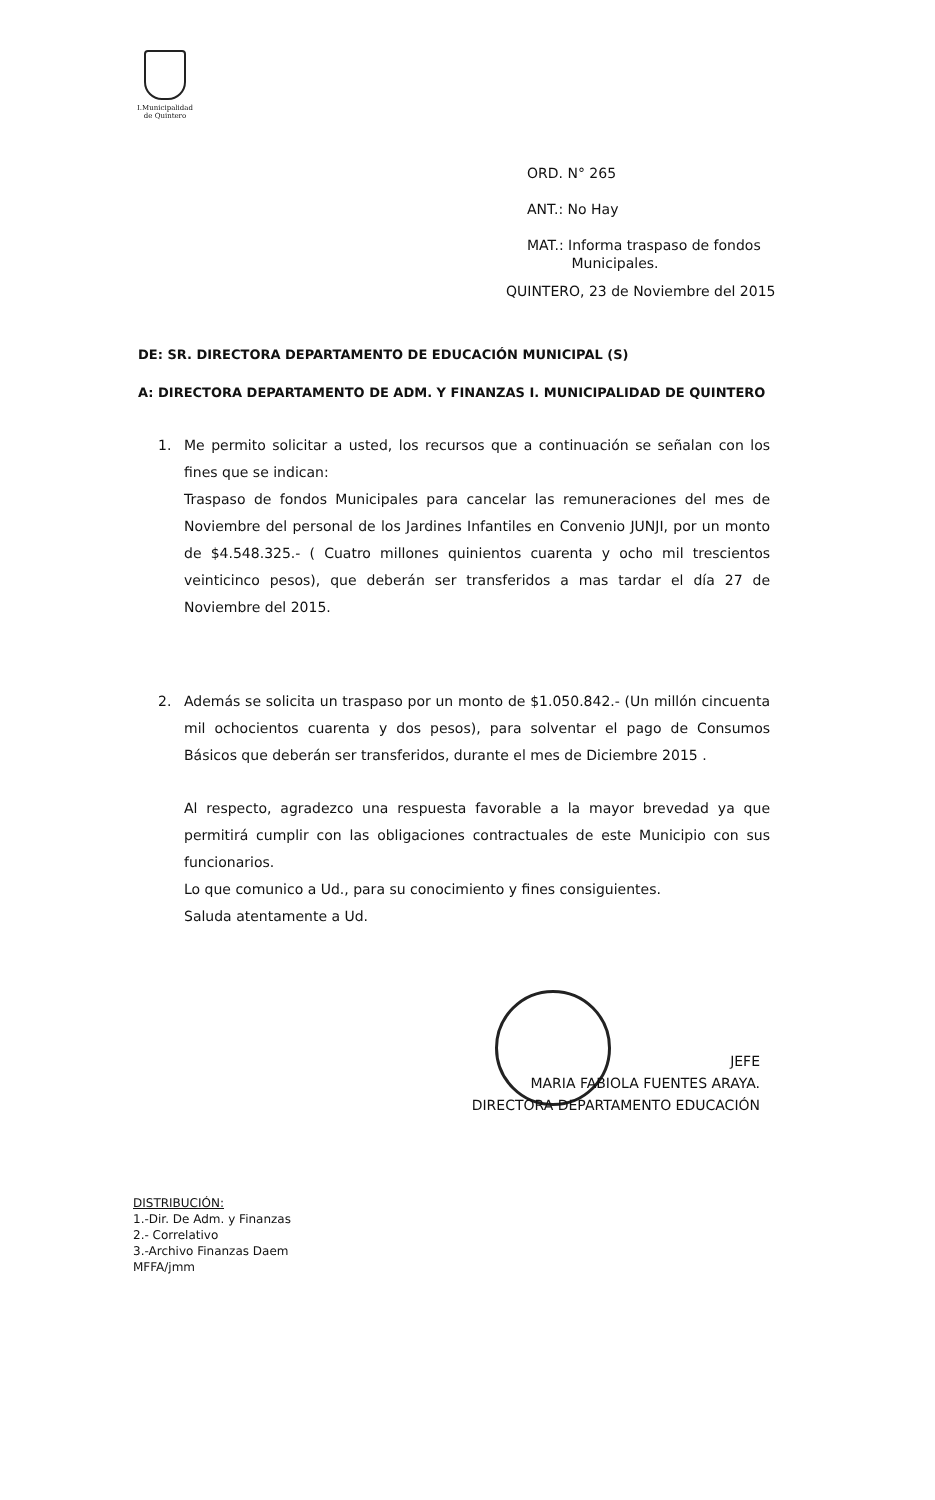I.Municipalidad
de Quintero
ORD. N° 265
ANT.: No Hay
MAT.: Informa traspaso de fondos
Municipales.
QUINTERO, 23 de Noviembre del 2015
DE: SR. DIRECTORA DEPARTAMENTO DE EDUCACIÓN MUNICIPAL (S)
A: DIRECTORA DEPARTAMENTO DE ADM. Y FINANZAS I. MUNICIPALIDAD DE QUINTERO
1. Me permito solicitar a usted, los recursos que a continuación se señalan con los fines que se indican:
Traspaso de fondos Municipales para cancelar las remuneraciones del mes de Noviembre del personal de los Jardines Infantiles en Convenio JUNJI, por un monto de $4.548.325.- ( Cuatro millones quinientos cuarenta y ocho mil trescientos veinticinco pesos), que deberán ser transferidos a mas tardar el día 27 de Noviembre del 2015.
2. Además se solicita un traspaso por un monto de $1.050.842.- (Un millón cincuenta mil ochocientos cuarenta y dos pesos), para solventar el pago de Consumos Básicos que deberán ser transferidos, durante el mes de Diciembre 2015 .
Al respecto, agradezco una respuesta favorable a la mayor brevedad ya que permitirá cumplir con las obligaciones contractuales de este Municipio con sus funcionarios.
Lo que comunico a Ud., para su conocimiento y fines consiguientes.
Saluda atentamente a Ud.
JEFE
MARIA FABIOLA FUENTES ARAYA.
DIRECTORA DEPARTAMENTO EDUCACIÓN
DISTRIBUCIÓN:
1.-Dir. De Adm. y Finanzas
2.- Correlativo
3.-Archivo Finanzas Daem
MFFA/jmm